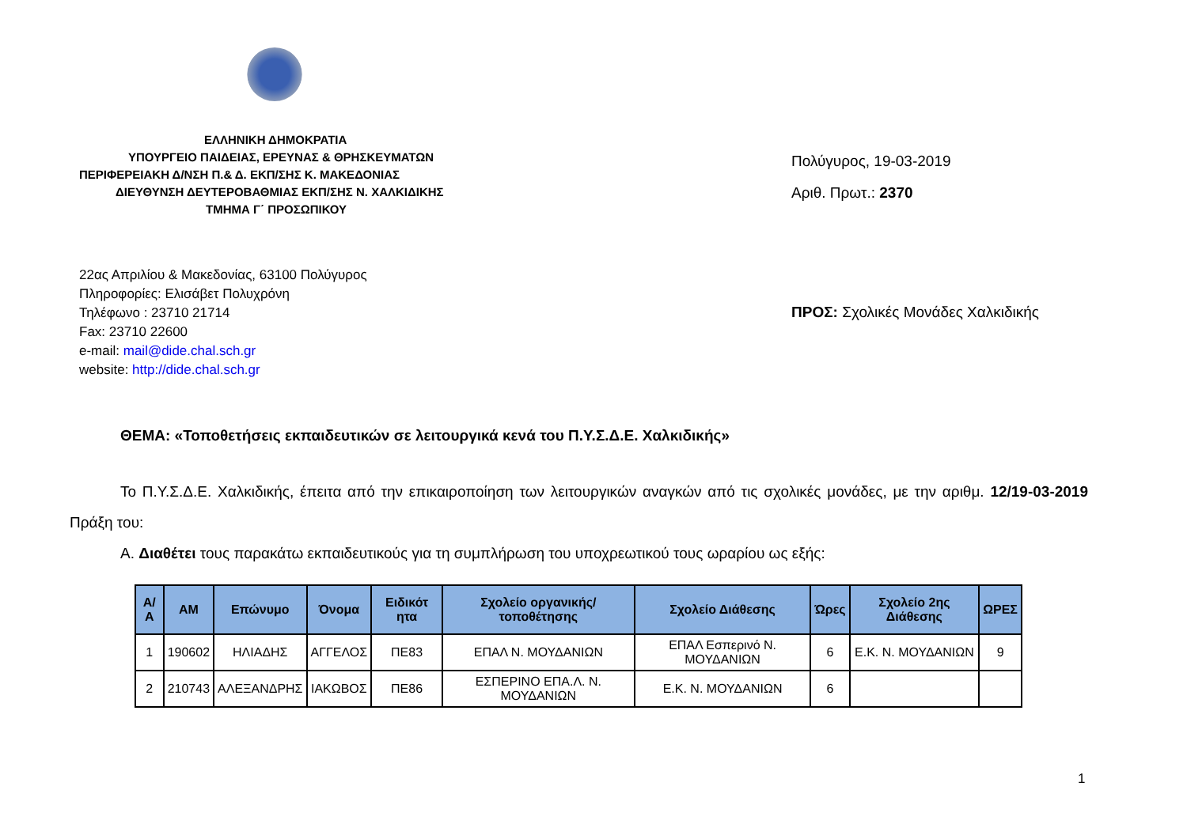ΕΛΛΗΝΙΚΗ ΔΗΜΟΚΡΑΤΙΑ
ΥΠΟΥΡΓΕΙΟ ΠΑΙΔΕΙΑΣ, ΕΡΕΥΝΑΣ & ΘΡΗΣΚΕΥΜΑΤΩΝ
ΠΕΡΙΦΕΡΕΙΑΚΗ Δ/ΝΣΗ Π.& Δ. ΕΚΠ/ΣΗΣ Κ. ΜΑΚΕΔΟΝΙΑΣ
ΔΙΕΥΘΥΝΣΗ ΔΕΥΤΕΡΟΒΑΘΜΙΑΣ ΕΚΠ/ΣΗΣ Ν. ΧΑΛΚΙΔΙΚΗΣ
ΤΜΗΜΑ Γ΄ ΠΡΟΣΩΠΙΚΟΥ
Πολύγυρος, 19-03-2019
Αριθ. Πρωτ.: 2370
22ας Απριλίου & Μακεδονίας, 63100 Πολύγυρος
Πληροφορίες: Ελισάβετ Πολυχρόνη
Τηλέφωνο : 23710 21714
Fax: 23710 22600
e-mail: mail@dide.chal.sch.gr
website: http://dide.chal.sch.gr
ΠΡΟΣ: Σχολικές Μονάδες Χαλκιδικής
ΘΕΜΑ: «Τοποθετήσεις εκπαιδευτικών σε λειτουργικά κενά του Π.Υ.Σ.Δ.Ε. Χαλκιδικής»
Το Π.Υ.Σ.Δ.Ε. Χαλκιδικής, έπειτα από την επικαιροποίηση των λειτουργικών αναγκών από τις σχολικές μονάδες, με την αριθμ. 12/19-03-2019 Πράξη του:
Α. Διαθέτει τους παρακάτω εκπαιδευτικούς για τη συμπλήρωση του υποχρεωτικού τους ωραρίου ως εξής:
| Α/Α | ΑΜ | Επώνυμο | Όνομα | Ειδικότ ητα | Σχολείο οργανικής/τοποθέτησης | Σχολείο Διάθεσης | Ώρες | Σχολείο 2ης Διάθεσης | ΩΡΕΣ |
| --- | --- | --- | --- | --- | --- | --- | --- | --- | --- |
| 1 | 190602 | ΗΛΙΑΔΗΣ | ΑΓΓΕΛΟΣ | ΠΕ83 | ΕΠΑΛ Ν. ΜΟΥΔΑΝΙΩΝ | ΕΠΑΛ Εσπερινό Ν. ΜΟΥΔΑΝΙΩΝ | 6 | Ε.Κ. Ν. ΜΟΥΔΑΝΙΩΝ | 9 |
| 2 | 210743 | ΑΛΕΞΑΝΔΡΗΣ | ΙΑΚΩΒΟΣ | ΠΕ86 | ΕΣΠΕΡΙΝΟ ΕΠΑ.Λ. Ν. ΜΟΥΔΑΝΙΩΝ | Ε.Κ. Ν. ΜΟΥΔΑΝΙΩΝ | 6 | | |
1